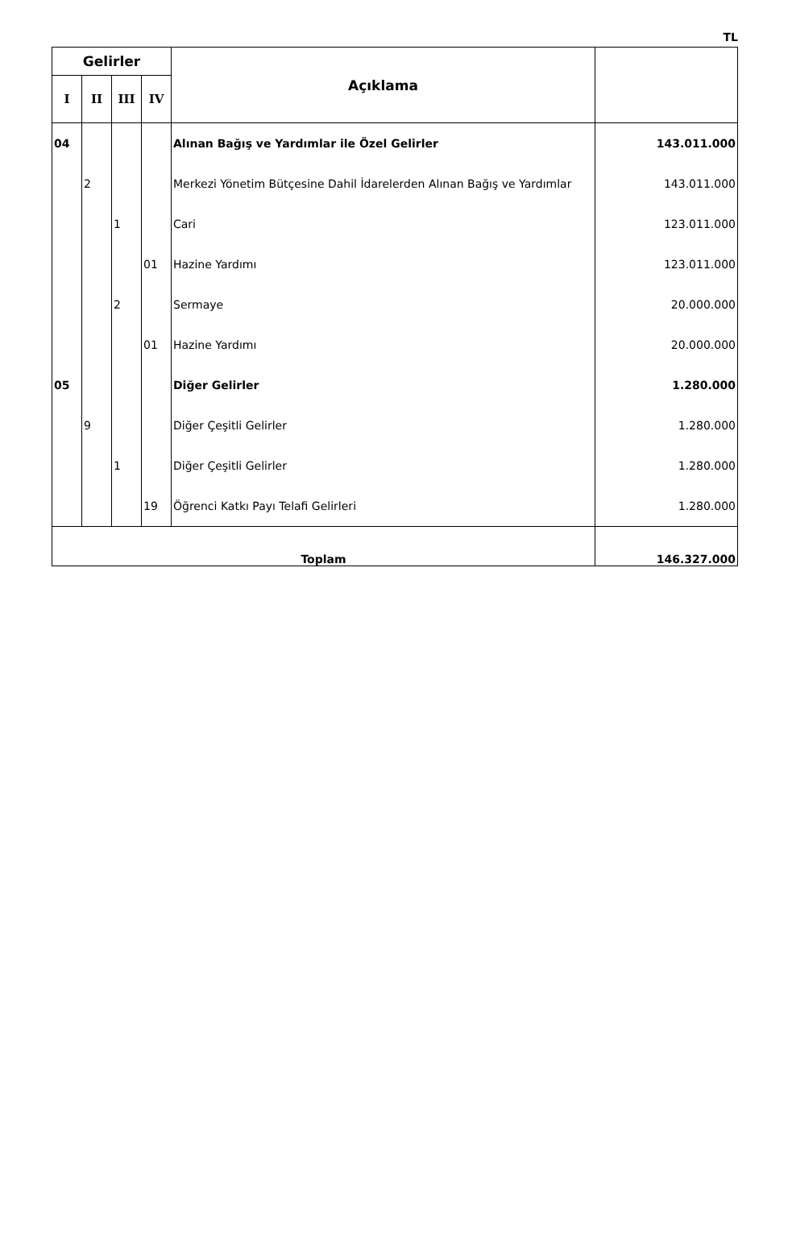TL
| Gelirler | | | | Açıklama | |
| --- | --- | --- | --- | --- | --- |
| I | II | III | IV | | |
| 04 | | | | Alınan Bağış ve Yardımlar ile Özel Gelirler | 143.011.000 |
| | 2 | | | Merkezi Yönetim Bütçesine Dahil İdarelerden Alınan Bağış ve Yardımlar | 143.011.000 |
| | | 1 | | Cari | 123.011.000 |
| | | | 01 | Hazine Yardımı | 123.011.000 |
| | | 2 | | Sermaye | 20.000.000 |
| | | | 01 | Hazine Yardımı | 20.000.000 |
| 05 | | | | Diğer Gelirler | 1.280.000 |
| | 9 | | | Diğer Çeşitli Gelirler | 1.280.000 |
| | | 1 | | Diğer Çeşitli Gelirler | 1.280.000 |
| | | | 19 | Öğrenci Katkı Payı Telafi Gelirleri | 1.280.000 |
| Toplam | | | | | 146.327.000 |